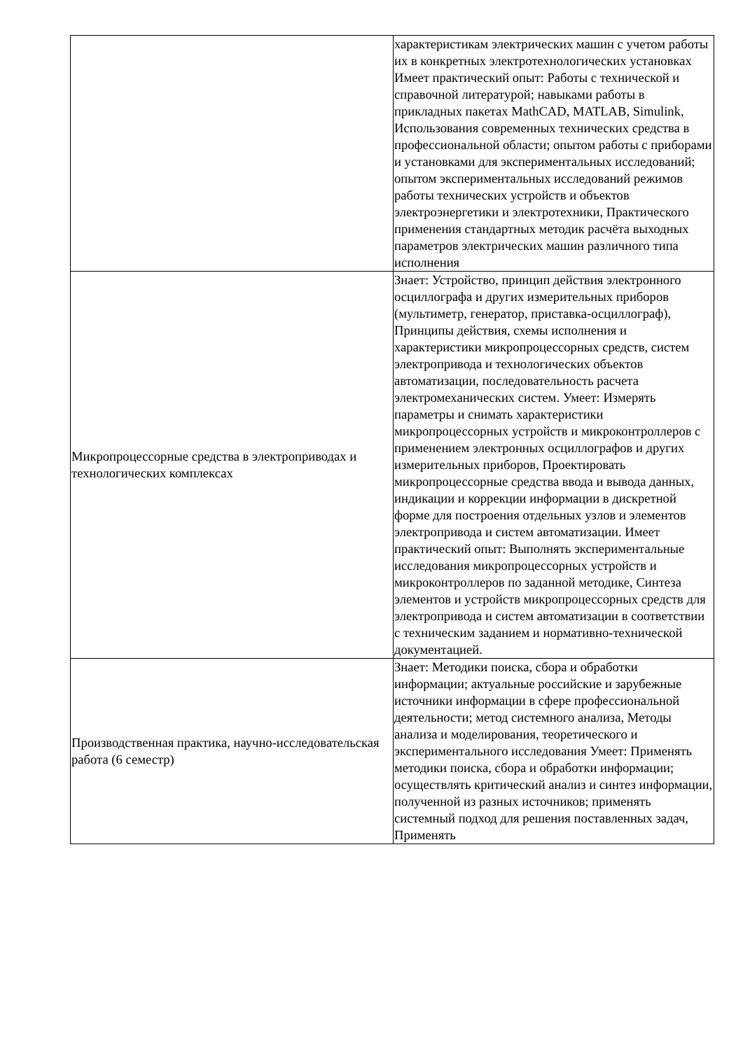| | характеристикам электрических машин с учетом работы их в конкретных электротехнологических установках Имеет практический опыт: Работы с технической и справочной литературой; навыками работы в прикладных пакетах MathCAD, MATLAB, Simulink, Использования современных технических средства в профессиональной области; опытом работы с приборами и установками для экспериментальных исследований; опытом экспериментальных исследований режимов работы технических устройств и объектов электроэнергетики и электротехники, Практического применения стандартных методик расчёта выходных параметров электрических машин различного типа исполнения |
| Микропроцессорные средства в электроприводах и технологических комплексах | Знает: Устройство, принцип действия электронного осциллографа и других измерительных приборов (мультиметр, генератор, приставка-осциллограф), Принципы действия, схемы исполнения и характеристики микропроцессорных средств, систем электропривода и технологических объектов автоматизации, последовательность расчета электромеханических систем. Умеет: Измерять параметры и снимать характеристики микропроцессорных устройств и микроконтроллеров с применением электронных осциллографов и других измерительных приборов, Проектировать микропроцессорные средства ввода и вывода данных, индикации и коррекции информации в дискретной форме для построения отдельных узлов и элементов электропривода и систем автоматизации. Имеет практический опыт: Выполнять экспериментальные исследования микропроцессорных устройств и микроконтроллеров по заданной методике, Синтеза элементов и устройств микропроцессорных средств для электропривода и систем автоматизации в соответствии с техническим заданием и нормативно-технической документацией. |
| Производственная практика, научно-исследовательская работа (6 семестр) | Знает: Методики поиска, сбора и обработки информации; актуальные российские и зарубежные источники информации в сфере профессиональной деятельности; метод системного анализа, Методы анализа и моделирования, теоретического и экспериментального исследования Умеет: Применять методики поиска, сбора и обработки информации; осуществлять критический анализ и синтез информации, полученной из разных источников; применять системный подход для решения поставленных задач, Применять |